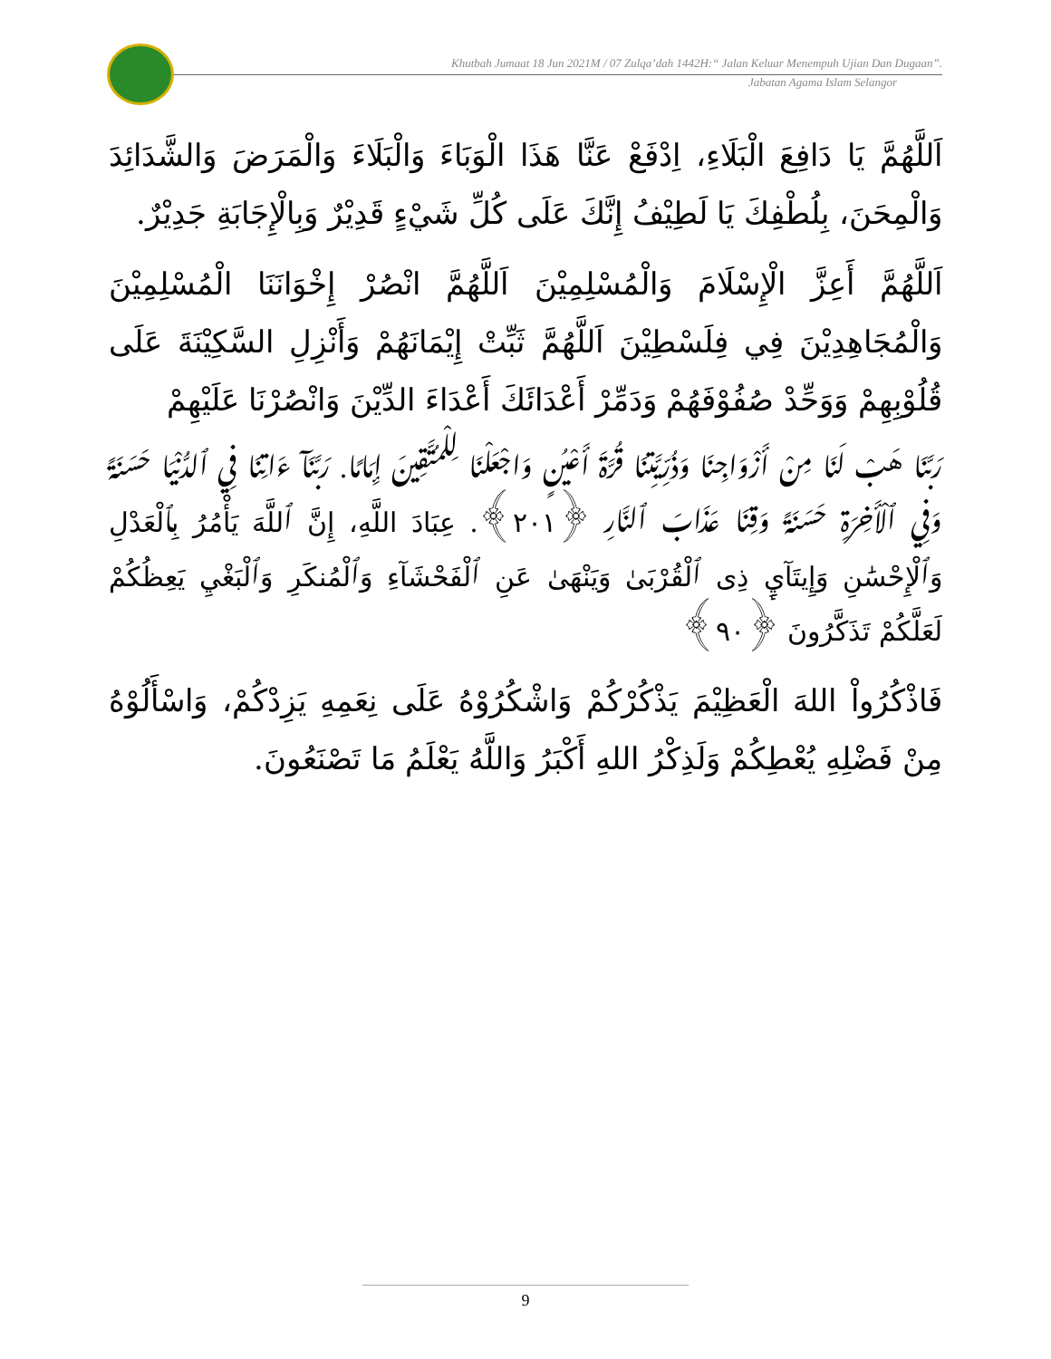Khutbah Jumaat 18 Jun 2021M / 07 Zulqa’dah 1442H:“ Jalan Keluar Menempuh Ujian Dan Dugaan”.
Jabatan Agama Islam Selangor
اَللَّهُمَّ يَا دَافِعَ الْبَلَاءِ، اِدْفَعْ عَنَّا هَذَا الْوَبَاءَ وَالْبَلَاءَ وَالْمَرَضَ وَالشَّدَائِدَ وَالْمِحَنَ، بِلُطْفِكَ يَا لَطِيْفُ إِنَّكَ عَلَى كُلِّ شَيْءٍ قَدِيْرٌ وَبِالْإِجَابَةِ جَدِيْرٌ.
اَللَّهُمَّ أَعِزَّ الْإِسْلَامَ وَالْمُسْلِمِيْنَ اَللَّهُمَّ انْصُرْ إِخْوَانَنَا الْمُسْلِمِيْنَ وَالْمُجَاهِدِيْنَ فِي فِلَسْطِيْنَ اَللَّهُمَّ ثَبِّتْ إِيْمَانَهُمْ وَأَنْزِلِ السَّكِيْنَةَ عَلَى قُلُوْبِهِمْ وَوَحِّدْ صُفُوْفَهُمْ وَدَمِّرْ أَعْدَائَكَ أَعْدَاءَ الدِّيْنَ وَانْصُرْنَا عَلَيْهِمْ
رَبَّنَا هَبْ لَنَا مِنْ أَزْوَاجِنَا وَذُرِّيَّتِنَا قُرَّةَ أَعْيُنٍ وَاجْعَلْنَا لِلْمُتَّقِينَ إِمَامًا. رَبَّنَآ ءَاتِنَا فِي ٱلدُّنْيَا حَسَنَةً وَفِي ٱلْأَخِرَةِ حَسَنَةً وَقِنَا عَذَابَ ٱلنَّارِ ﴿٢٠١﴾. عِبَادَ اللَّهِ، إِنَّ ٱللَّهَ يَأْمُرُ بِٱلْعَدْلِ وَٱلْإِحْسَٰنِ وَإِيتَآيِٕ ذِى ٱلْقُرْبَىٰ وَيَنْهَىٰ عَنِ ٱلْفَحْشَآءِ وَٱلْمُنكَرِ وَٱلْبَغْيِ يَعِظُكُمْ لَعَلَّكُمْ تَذَكَّرُونَ ﴿٩٠﴾
فَاذْكُرُواْ اللهَ الْعَظِيْمَ يَذْكُرْكُمْ وَاشْكُرُوْهُ عَلَى نِعَمِهِ يَزِدْكُمْ، وَاسْأَلُوْهُ مِنْ فَضْلِهِ يُعْطِكُمْ وَلَذِكْرُ اللهِ أَكْبَرُ وَاللَّهُ يَعْلَمُ مَا تَصْنَعُونَ.
9